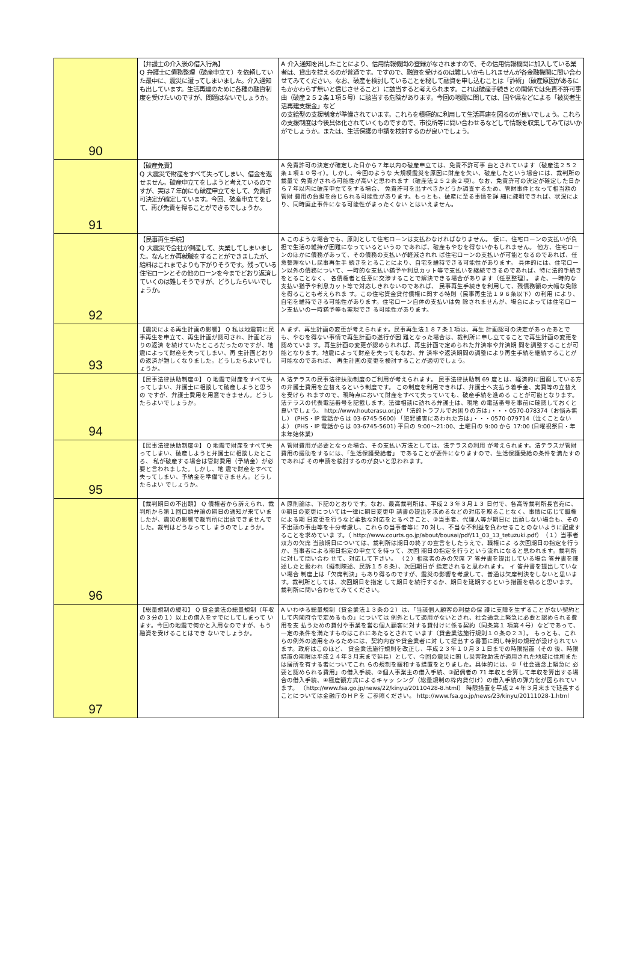| 90 | 【弁護士の介入後の借入行為】 Q 弁護士に債務整理（破産申立て）を依頼していた最中に、震災に遭ってしまいました。介入通知も出しています。生活再建のために各種の融資制度を受けたいのですが、問題はないでしょうか。 | A 介入通知を出したことにより、信用情報機関の登録がなされますので、その信用情報機関に加入している業者は、貸出を控えるのが普通です。ですので、融資を受けるのは難しいかもしれませんが各金融機関に問い合わせてみてください。なお、破産を検討していることを秘して融資を申し込むことは「詐術」（破産原因があるにもかかわらず無いと信じさせること）に該当すると考えられます。これは破産手続きとの関係では免責不許可事由（破産２５２条１項５号）に該当する危険があります。今回の地震に関しては、国や県などによる「被災者生活再建支援金」など の支給型の支援制度が準備されています。これらを積極的に利用して生活再建を図るのが良いでしょう。これらの支援制度は今後具体化されていくものですので、市役所等に問い合わせるなどして情報を収集してみてはいかがでしょうか。または、生活保護の申請を検討するのが良いでしょう。 |
| 91 | 【破産免責】 Q 大震災で財産をすべて失ってしまい、借金を返せません。破産申立てをしようと考えているのですが、実は７年前にも破産申立てをして、免責許可決定が確定しています。今回、破産申立てをして、再び免責を得ることができるでしょうか。 | A 免責許可の決定が確定した日から７年以内の破産申立ては、免責不許可事 由とされています（破産法２５２条１項１０号イ）。しかし、今回のような 大規模震災を原因に財産を失い、破産したという場合には、裁判所の裁量で 免責がされる可能性が高いと思われます（破産法２５２条２項）。なお、免責許可の決定が確定した日から７年以内に破産申立てをする場合、 免責許可を出すべきかどうか調査するため、管財事件となって相当額の管財 費用の負担を命じられる可能性があります。もっとも、破産に至る事情を詳 細に疎明できれば、状況により、同時廃止事件になる可能性がまったくない とはいえません。 |
| 92 | 【民事再生手続】 Q 大震災で会社が倒産して、失業してしまいました。なんとか再就職をすることができましたが、給料はこれまでよりも下がりそうです。残っている住宅ローンとその他のローンを今までどおり返済していくのは難しそうですが、どうしたらいいでしょうか。 | A このような場合でも、原則として住宅ローンは支払わなければなりません。 仮に、住宅ローンの支払いが負担で生活の維持が困難になっているというの であれば、破産もやむを得ないかもしれません。 他方、住宅ローンのほかに債務があって、その債務の支払いが軽減されれ ば住宅ローンの支払いが可能となるのであれば、任意整理ないし民事再生手 続きをとることにより、自宅を維持できる可能性があります。 具体的には、住宅ローン以外の債務について、一時的な支払い猶予や利息カット等で支払いを継続できるのであれば、特に法的手続きをとることなく、 各債権者と任意に交渉することで解決できる場合があります（任意整理）。 また、一時的な支払い猶予や利息カット等で対応しきれないのであれば、 民事再生手続きを利用して、残債務額の大幅な免除を得ることも考えられま す。この住宅資金貸付債権に関する特則（民事再生法１９６条以下）の利用 により、自宅を維持できる可能性があります。住宅ローン自体の支払いは免 除されませんが、場合によっては住宅ローン支払いの一時猶予等も実現でき る可能性があります。 |
| 93 | 【震災による再生計画の影響】 Q 私は地震前に民事再生を申立て、再生計画が認可され、計画どおりの返済 を続けていたところだったのですが、地震によって財産を失ってしまい、再 生計画どおりの返済が難しくなりました。どうしたらよいでしょうか。 | A まず、再生計画の変更が考えられます。民事再生法１８７条１項は、再生 計画認可の決定があったあとでも、やむを得ない事情で再生計画の遂行が困 難となった場合は、裁判所に申し立てることで再生計画の変更を認めていま す。再生計画の変更が認められれば、再生計画で定められた弁済率や弁済期 間を調整することが可能となります。地震によって財産を失ってもなお、弁 済率や返済期間の調整により再生手続を継続することが可能なのであれば、 再生計画の変更を検討することが適切でしょう。 |
| 94 | 【民事法律扶助制度①】 Q 地震で財産をすべて失ってしまい、弁護士に相談して破産しようと思うの ですが、弁護士費用を用意できません。どうしたらよいでしょうか。 | A 法テラスの民事法律扶助制度のご利用が考えられます。 民事法律扶助制 69 度とは、経済的に困窮している方の弁護士費用を立替えるという制度です。 この制度を利用できれば、弁護士へ支払う着手金、実費等の立替えを受けら れますので、現時点において財産をすべて失っていても、破産手続を進める ことが可能となります。 法テラスの代表電話番号を記載します。法律相談に訪れる弁護士は、現地 の電話番号を事前に確認しておくと良いでしょう。 http://www.houterasu.or.jp/ 「法的トラブルでお困りの方は」・・・0570-078374（お悩み無し） (PHS・IP 電話からは 03-6745-5600) 「犯罪被害にあわれた方は」・・・0570-079714（泣くことないよ） (PHS・IP 電話からは 03-6745-5601) 平日の 9:00～21:00、土曜日の 9:00 から 17:00 (日曜祝祭日・年末年始休業) |
| 95 | 【民事法律扶助制度②】 Q 地震で財産をすべて失ってしまい、破産しようと弁護士に相談したところ、 私が破産する場合は管財費用（予納金）が必要と言われました。しかし、地 震で財産をすべて失ってしまい、予納金を準備できません。どうしたらよい でしょうか。 | A 管財費用が必要となった場合、その支払い方法としては、法テラスの利用 が考えられます。法テラスが管財費用の援助をするには、「生活保護受給者」 であることが要件になりますので、生活保護受給の条件を満たすのであれば その申請を検討するのが良いと思われます。 |
| 96 | 【裁判期日の不出頭】 Q 債権者から訴えられ、裁判所から第１回口頭弁論の期日の通知が来ていま したが、震災の影響で裁判所に出頭できませんでした。裁判はどうなってし まうのでしょうか。 | A 原則論は、下記のとおりです。なお、最高裁判所は、平成２３年３月１３ 日付で、各高等裁判所長官宛に、①期日の変更については一律に期日変更申 請書の提出を求めるなどの対応を取ることなく、事情に応じて職権による期 日変更を行うなど柔軟な対応をとるべきこと、②当事者、代理人等が期日に 出頭しない場合も、その不出頭の事由等を十分考慮し、これらの当事者等に 70 対し、不当な不利益を負わせることのないように配慮することを求めていま す。（ http://www.courts.go.jp/about/bousai/pdf/11_03_13_tetuzuki.pdf）（１）当事者双方の欠席 当該期日については、裁判所は期日の終了の宣言をしたうえで、職権によ る次回期日の指定を行うか、当事者による期日指定の申立てを待って、次回 期日の指定を行うという流れになると思われます。裁判所に対して問い合わ せて、対応して下さい。 （２）相談者のみの欠席 ア 答弁書を提出している場合 答弁書を陳述したと扱われ（擬制陳述、民訴１５８条）、次回期日が 指定されると思われます。 イ 答弁書を提出していない場合 制度上は「欠席判決」もあり得るのですが、震災の影響を考慮して、普通は欠席判決をしないと思います。裁判所としては、次回期日を指定 して期日を続行するか、期日を延期するという措置を執ると思います。 裁判所に問い合わせてみてください。 |
| 97 | 【総量規制の緩和】 Q 貸金業法の総量規制（年収の３分の１）以上の借入をすでにしてしまって います。今回の地震で何かと入用なのですが、もう融資を受けることはでき ないでしょうか。 | A いわゆる総量規制（貸金業法１３条の２）は、「当該個人顧客の利益の保 護に支障を生ずることがない契約として内閣府令で定めるもの」については 例外として適用がないとされ、社会通念上緊急に必要と認められる費用を支 払うための貸付や事業を営む個人顧客に対する貸付けに係る契約（同条第１ 項第４号）などであって、一定の条件を満たすものはこれにあたるとされて います（貸金業法施行規則１０条の２３）。 もっとも、これらの例外の適用をみるためには、契約内容や貸金業者に対 して提出する書面に関し特別の規程が設けられています。政府はこのほど、 貸金業法施行規則を改正し、平成２３年１０月３１日までの時限措置（その 後、時限措置の期限は平成２４年３月末まで延長）として、今回の震災に関 し災害救助法が適用された地域に住所または居所を有する者についてこれ らの規制を緩和する措置をとりました。具体的には、①「社会通念上緊急に 必要と認められる費用」の借入手続、②個人事業主の借入手続、③配偶者の 71 年収と合算して年収を算出する場合の借入手続、④極度額方式によるキャッ シング（総量規制の枠内貸付け）の借入手続の弾力化が図られています。 （http://www.fsa.go.jp/news/22/kinyu/20110428-8.html） 時限措置を平成２４年３月末まで延長することについては金融庁のＨＰを ご参照ください。 http://www.fsa.go.jp/news/23/kinyu/20111028-1.html |